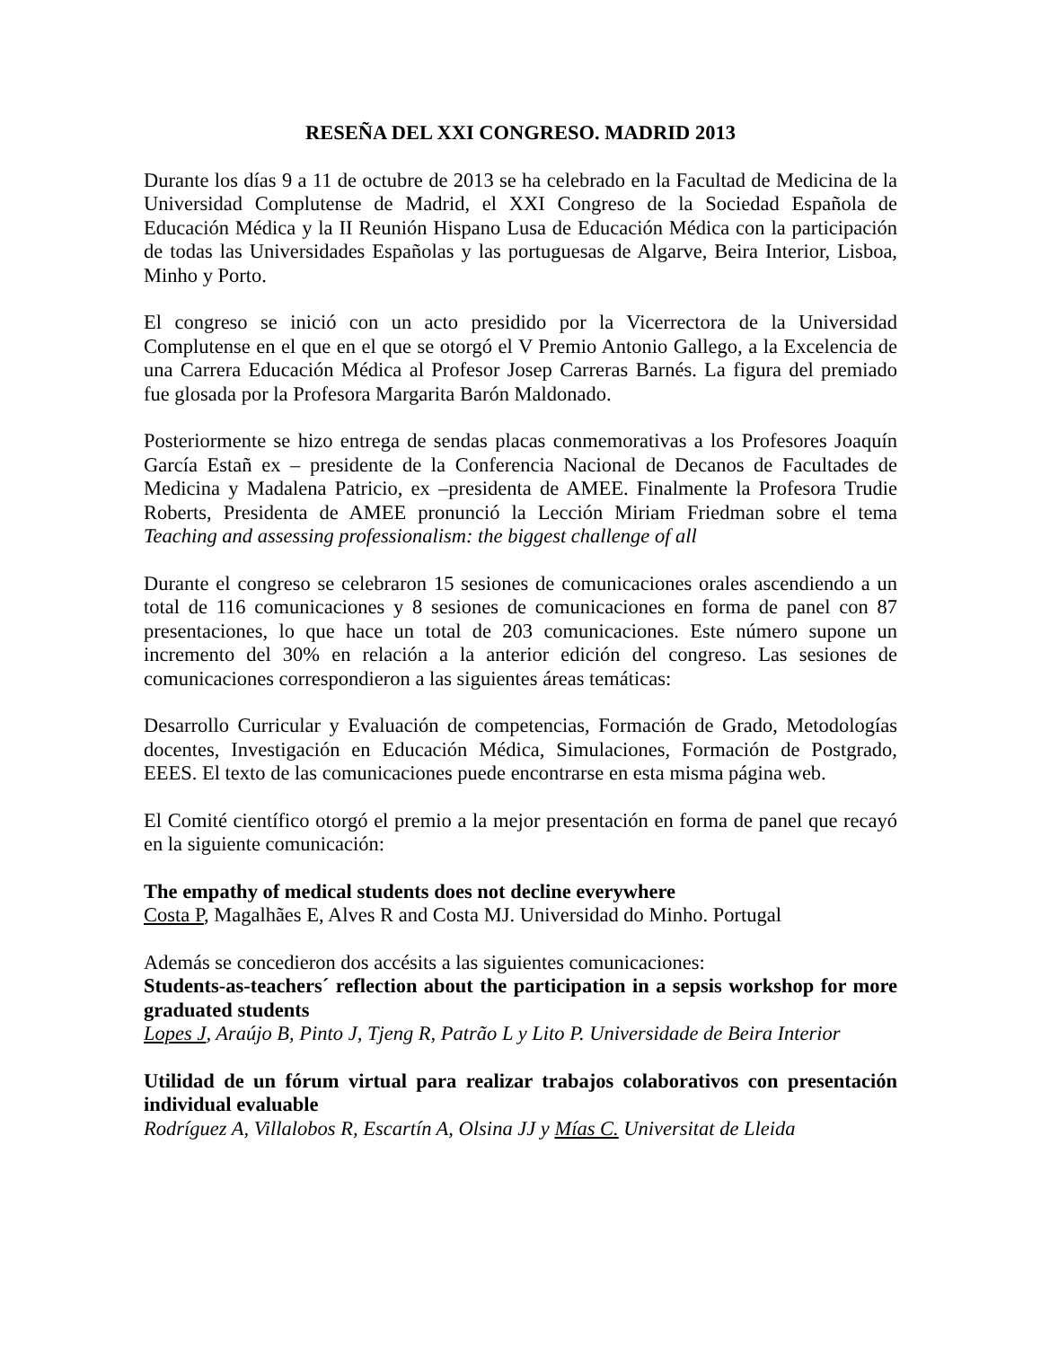RESEÑA DEL XXI CONGRESO. MADRID 2013
Durante los días 9 a 11 de octubre de 2013 se ha celebrado en la Facultad de Medicina de la Universidad Complutense de Madrid, el XXI Congreso de la Sociedad Española de Educación Médica y la II Reunión Hispano Lusa de Educación Médica con la participación de todas las Universidades Españolas y las portuguesas de Algarve, Beira Interior, Lisboa, Minho y Porto.
El congreso se inició con un acto presidido por la Vicerrectora de la Universidad Complutense en el que en el que se otorgó el V Premio Antonio Gallego, a la Excelencia de una Carrera Educación Médica al Profesor Josep Carreras Barnés. La figura del premiado fue glosada por la Profesora Margarita Barón Maldonado.
Posteriormente se hizo entrega de sendas placas conmemorativas a los Profesores Joaquín García Estañ ex – presidente de la Conferencia Nacional de Decanos de Facultades de Medicina y Madalena Patricio, ex –presidenta de AMEE. Finalmente la Profesora Trudie Roberts, Presidenta de AMEE pronunció la Lección Miriam Friedman sobre el tema Teaching and assessing professionalism: the biggest challenge of all
Durante el congreso se celebraron 15 sesiones de comunicaciones orales ascendiendo a un total de 116 comunicaciones y 8 sesiones de comunicaciones en forma de panel con 87 presentaciones, lo que hace un total de 203 comunicaciones. Este número supone un incremento del 30% en relación a la anterior edición del congreso. Las sesiones de comunicaciones correspondieron a las siguientes áreas temáticas:
Desarrollo Curricular y Evaluación de competencias, Formación de Grado, Metodologías docentes, Investigación en Educación Médica, Simulaciones, Formación de Postgrado, EEES. El texto de las comunicaciones puede encontrarse en esta misma página web.
El Comité científico otorgó el premio a la mejor presentación en forma de panel que recayó en la siguiente comunicación:
The empathy of medical students does not decline everywhere
Costa P, Magalhães E, Alves R and Costa MJ. Universidad do Minho. Portugal
Además se concedieron dos accésits a las siguientes comunicaciones:
Students-as-teachers´ reflection about the participation in a sepsis workshop for more graduated students
Lopes J, Araújo B, Pinto J, Tjeng R, Patrão L y Lito P. Universidade de Beira Interior
Utilidad de un fórum virtual para realizar trabajos colaborativos con presentación individual evaluable
Rodríguez A, Villalobos R, Escartín A, Olsina JJ y Mías C. Universitat de Lleida